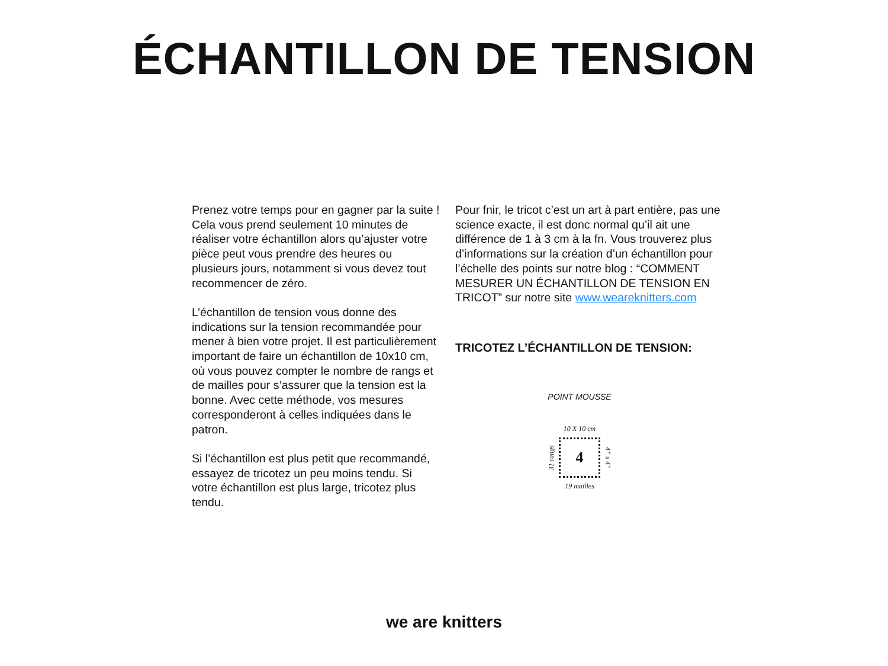ÉCHANTILLON DE TENSION
Prenez votre temps pour en gagner par la suite ! Cela vous prend seulement 10 minutes de réaliser votre échantillon alors qu’ajuster votre pièce peut vous prendre des heures ou plusieurs jours, notamment si vous devez tout recommencer de zéro.
L’échantillon de tension vous donne des indications sur la tension recommandée pour mener à bien votre projet. Il est particulièrement important de faire un échantillon de 10x10 cm, où vous pouvez compter le nombre de rangs et de mailles pour s’assurer que la tension est la bonne. Avec cette méthode, vos mesures corresponderont à celles indiquées dans le patron.
Si l’échantillon est plus petit que recommandé, essayez de tricotez un peu moins tendu. Si votre échantillon est plus large, tricotez plus tendu.
Pour fnir, le tricot c’est un art à part entière, pas une science exacte, il est donc normal qu’il ait une différence de 1 à 3 cm à la fn. Vous trouverez plus d’informations sur la création d’un échantillon pour l’échelle des points sur notre blog : “COMMENT MESURER UN ÉCHANTILLON DE TENSION EN TRICOT” sur notre site www.weareknitters.com
TRICOTEZ L’ÉCHANTILLON DE TENSION:
POINT MOUSSE
10 X 10 cm
31 rangs
4
4” x 4”
19 mailles
we are knitters